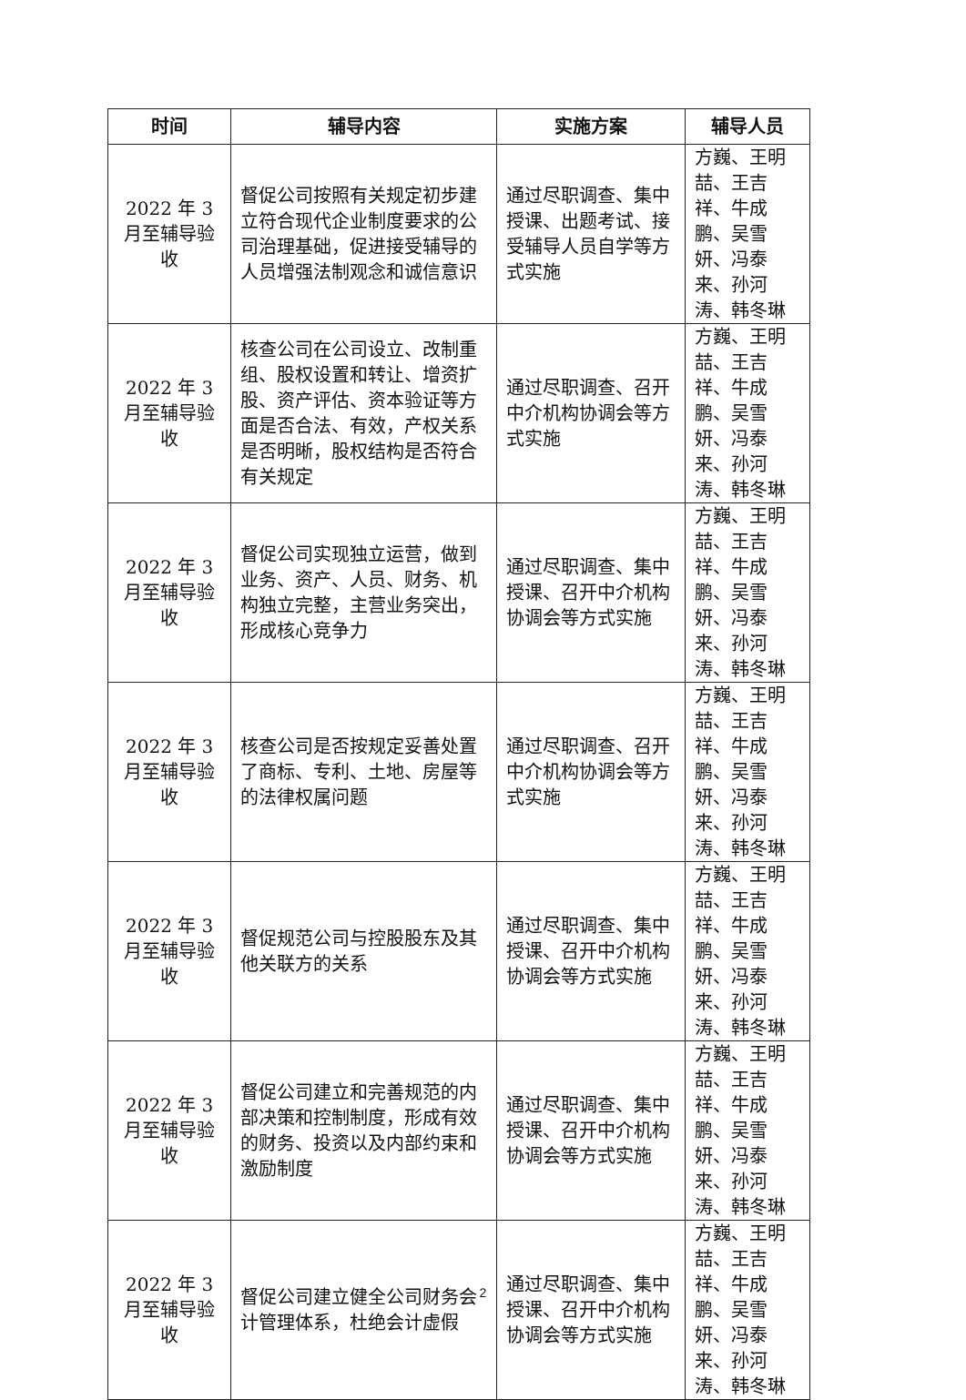| 时间 | 辅导内容 | 实施方案 | 辅导人员 |
| --- | --- | --- | --- |
| 2022 年 3 月至辅导验收 | 督促公司按照有关规定初步建立符合现代企业制度要求的公司治理基础，促进接受辅导的人员增强法制观念和诚信意识 | 通过尽职调查、集中授课、出题考试、接受辅导人员自学等方式实施 | 方巍、王明喆、王吉祥、牛成鹏、吴雪妍、冯泰来、孙河涛、韩冬琳 |
| 2022 年 3 月至辅导验收 | 核查公司在公司设立、改制重组、股权设置和转让、增资扩股、资产评估、资本验证等方面是否合法、有效，产权关系是否明晰，股权结构是否符合有关规定 | 通过尽职调查、召开中介机构协调会等方式实施 | 方巍、王明喆、王吉祥、牛成鹏、吴雪妍、冯泰来、孙河涛、韩冬琳 |
| 2022 年 3 月至辅导验收 | 督促公司实现独立运营，做到业务、资产、人员、财务、机构独立完整，主营业务突出，形成核心竞争力 | 通过尽职调查、集中授课、召开中介机构协调会等方式实施 | 方巍、王明喆、王吉祥、牛成鹏、吴雪妍、冯泰来、孙河涛、韩冬琳 |
| 2022 年 3 月至辅导验收 | 核查公司是否按规定妥善处置了商标、专利、土地、房屋等的法律权属问题 | 通过尽职调查、召开中介机构协调会等方式实施 | 方巍、王明喆、王吉祥、牛成鹏、吴雪妍、冯泰来、孙河涛、韩冬琳 |
| 2022 年 3 月至辅导验收 | 督促规范公司与控股股东及其他关联方的关系 | 通过尽职调查、集中授课、召开中介机构协调会等方式实施 | 方巍、王明喆、王吉祥、牛成鹏、吴雪妍、冯泰来、孙河涛、韩冬琳 |
| 2022 年 3 月至辅导验收 | 督促公司建立和完善规范的内部决策和控制制度，形成有效的财务、投资以及内部约束和激励制度 | 通过尽职调查、集中授课、召开中介机构协调会等方式实施 | 方巍、王明喆、王吉祥、牛成鹏、吴雪妍、冯泰来、孙河涛、韩冬琳 |
| 2022 年 3 月至辅导验收 | 督促公司建立健全公司财务会计管理体系，杜绝会计虚假 | 通过尽职调查、集中授课、召开中介机构协调会等方式实施 | 方巍、王明喆、王吉祥、牛成鹏、吴雪妍、冯泰来、孙河涛、韩冬琳 |
2